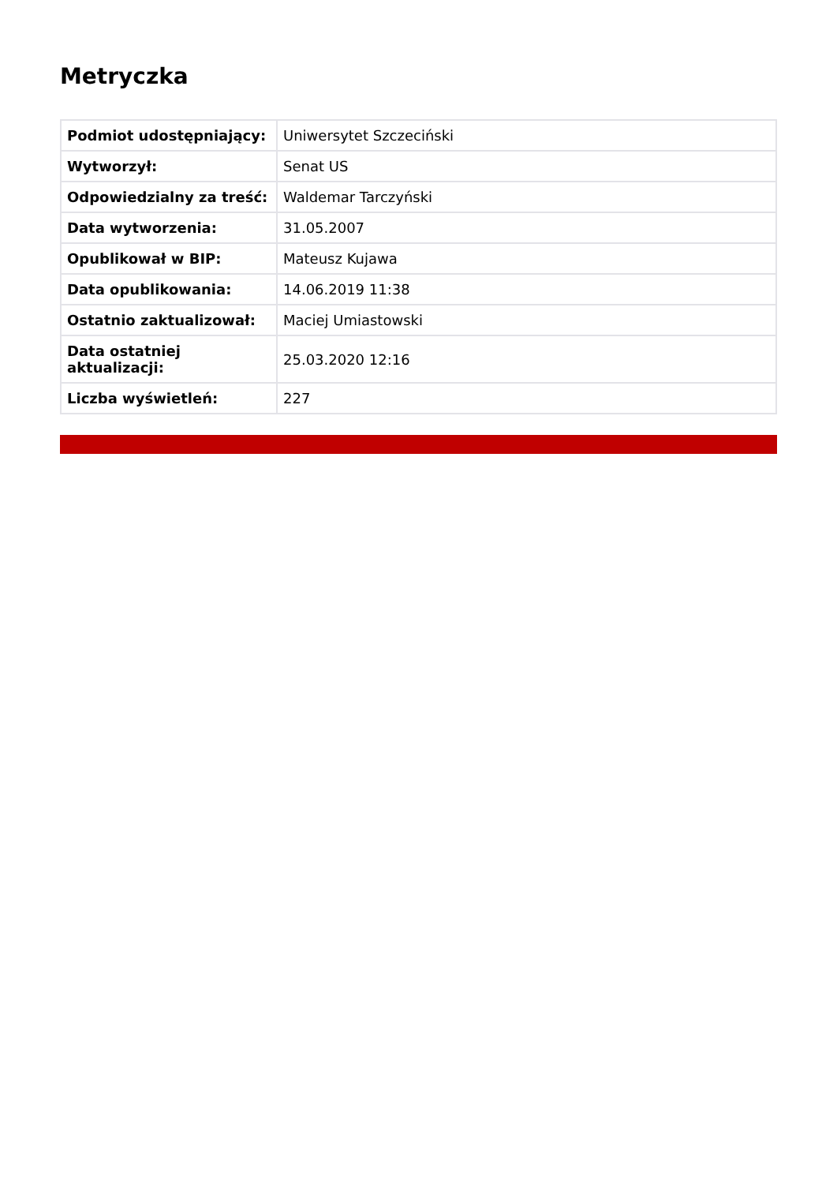Metryczka
| Podmiot udostępniający: | Uniwersytet Szczeciński |
| Wytworzył: | Senat US |
| Odpowiedzialny za treść: | Waldemar Tarczyński |
| Data wytworzenia: | 31.05.2007 |
| Opublikował w BIP: | Mateusz Kujawa |
| Data opublikowania: | 14.06.2019 11:38 |
| Ostatnio zaktualizował: | Maciej Umiastowski |
| Data ostatniej aktualizacji: | 25.03.2020 12:16 |
| Liczba wyświetleń: | 227 |